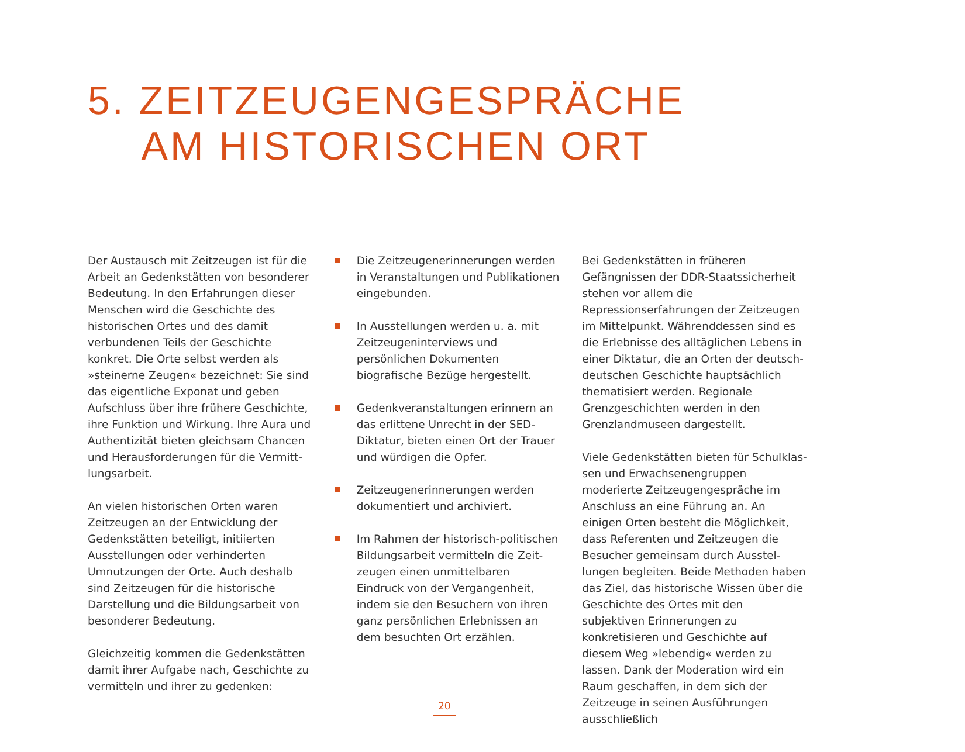5. ZEITZEUGENGESPRÄCHE
AM HISTORISCHEN ORT
Der Austausch mit Zeitzeugen ist für die Arbeit an Gedenkstätten von besonderer Bedeutung. In den Erfahrungen dieser Menschen wird die Geschichte des histori­schen Ortes und des damit verbundenen Teils der Geschichte konkret. Die Orte selbst werden als »steinerne Zeugen« bezeichnet: Sie sind das eigentliche Exponat und geben Aufschluss über ihre frühere Geschichte, ihre Funktion und Wirkung. Ihre Aura und Authentizität bieten gleichsam Chancen und Herausforderungen für die Vermitt­lungsarbeit.
An vielen historischen Orten waren Zeitzeu­gen an der Entwicklung der Gedenkstätten beteiligt, initiierten Ausstellungen oder verhinderten Umnutzungen der Orte. Auch deshalb sind Zeitzeugen für die historische Darstellung und die Bildungsarbeit von besonderer Bedeutung.
Gleichzeitig kommen die Gedenkstätten damit ihrer Aufgabe nach, Geschichte zu vermitteln und ihrer zu gedenken:
Die Zeitzeugenerinnerungen werden in Veranstaltungen und Publikationen eingebunden.
In Ausstellungen werden u. a. mit Zeit­zeugeninterviews und persönlichen Dokumenten biografische Bezüge hergestellt.
Gedenkveranstaltungen erinnern an das erlittene Unrecht in der SED-Dikta­tur, bieten einen Ort der Trauer und würdigen die Opfer.
Zeitzeugenerinnerungen werden doku­mentiert und archiviert.
Im Rahmen der historisch-politischen Bildungsarbeit vermitteln die Zeit­zeugen einen unmittelbaren Eindruck von der Vergangenheit, indem sie den Besuchern von ihren ganz persönlichen Erlebnissen an dem besuchten Ort erzählen.
Bei Gedenkstätten in früheren Gefängnissen der DDR-Staatssicherheit stehen vor allem die Repressionserfahrungen der Zeitzeugen im Mittelpunkt. Währenddessen sind es die Erlebnisse des alltäglichen Lebens in einer Diktatur, die an Orten der deutsch-deutschen Geschichte hauptsächlich thematisiert wer­den. Regionale Grenzgeschichten werden in den Grenzlandmuseen dargestellt.
Viele Gedenkstätten bieten für Schulklas­sen und Erwachsenengruppen moderierte Zeitzeugengespräche im Anschluss an eine Führung an. An einigen Orten besteht die Möglichkeit, dass Referenten und Zeitzeu­gen die Besucher gemeinsam durch Ausstel­lungen begleiten. Beide Methoden haben das Ziel, das historische Wissen über die Geschichte des Ortes mit den subjektiven Erinnerungen zu konkretisieren und Ge­schichte auf diesem Weg »lebendig« wer­den zu lassen. Dank der Moderation wird ein Raum geschaffen, in dem sich der Zeitzeu­ge in seinen Ausführungen ausschließlich
20